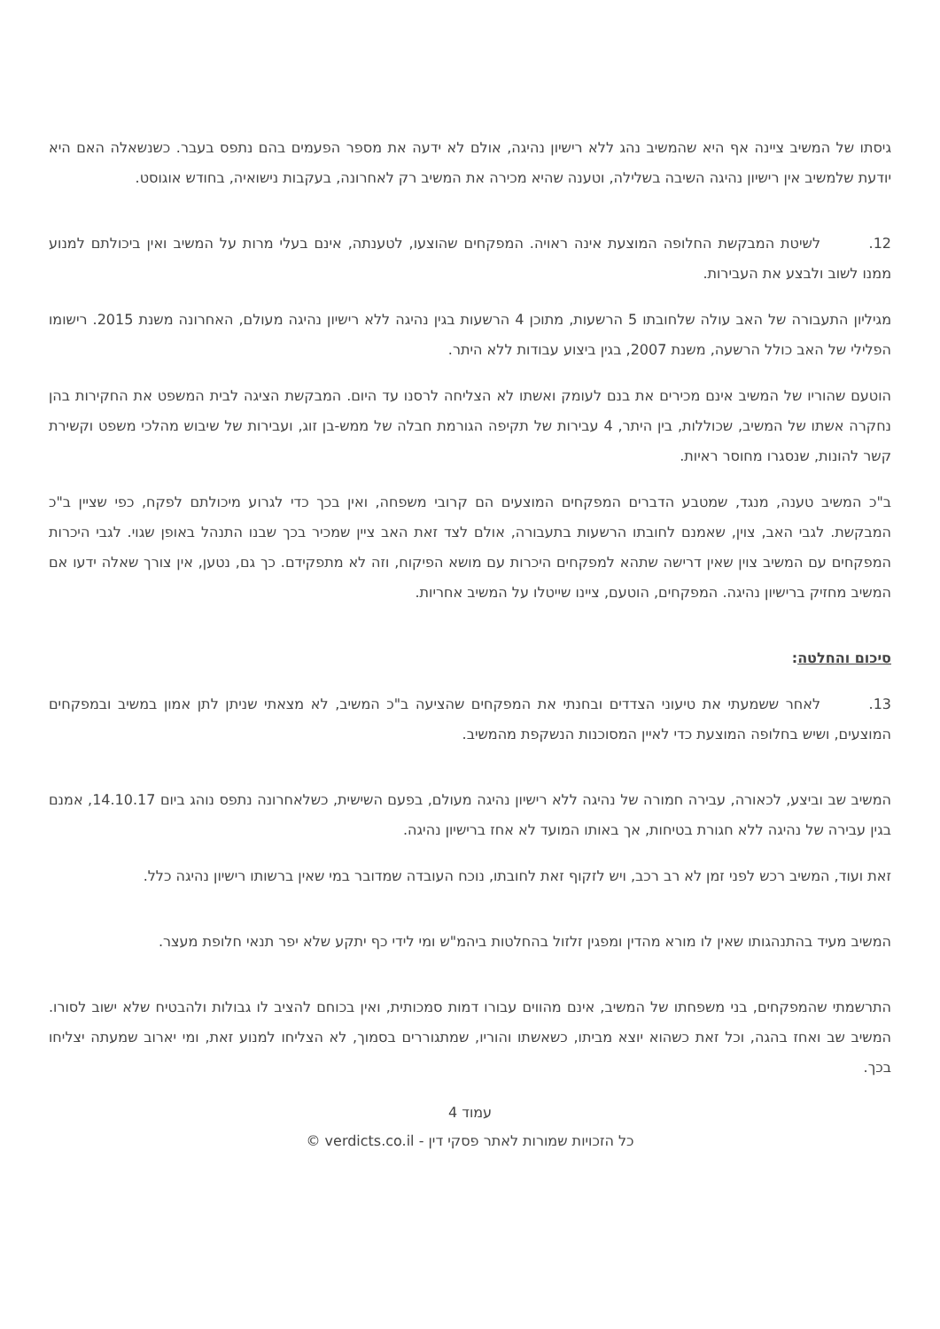גיסתו של המשיב ציינה אף היא שהמשיב נהג ללא רישיון נהיגה, אולם לא ידעה את מספר הפעמים בהם נתפס בעבר. כשנשאלה האם היא יודעת שלמשיב אין רישיון נהיגה השיבה בשלילה, וטענה שהיא מכירה את המשיב רק לאחרונה, בעקבות נישואיה, בחודש אוגוסט.
12. לשיטת המבקשת החלופה המוצעת אינה ראויה. המפקחים שהוצעו, לטענתה, אינם בעלי מרות על המשיב ואין ביכולתם למנוע ממנו לשוב ולבצע את העבירות.
מגיליון התעבורה של האב עולה שלחובתו 5 הרשעות, מתוכן 4 הרשעות בגין נהיגה ללא רישיון נהיגה מעולם, האחרונה משנת 2015. רישומו הפלילי של האב כולל הרשעה, משנת 2007, בגין ביצוע עבודות ללא היתר.
הוטעם שהוריו של המשיב אינם מכירים את בנם לעומק ואשתו לא הצליחה לרסנו עד היום. המבקשת הציגה לבית המשפט את החקירות בהן נחקרה אשתו של המשיב, שכוללות, בין היתר, 4 עבירות של תקיפה הגורמת חבלה של ממש-בן זוג, ועבירות של שיבוש מהלכי משפט וקשירת קשר להונות, שנסגרו מחוסר ראיות.
ב"כ המשיב טענה, מנגד, שמטבע הדברים המפקחים המוצעים הם קרובי משפחה, ואין בכך כדי לגרוע מיכולתם לפקח, כפי שציין ב"כ המבקשת. לגבי האב, צוין, שאמנם לחובתו הרשעות בתעבורה, אולם לצד זאת האב ציין שמכיר בכך שבנו התנהל באופן שגוי. לגבי היכרות המפקחים עם המשיב צוין שאין דרישה שתהא למפקחים היכרות עם מושא הפיקוח, וזה לא מתפקידם. כך גם, נטען, אין צורך שאלה ידעו אם המשיב מחזיק ברישיון נהיגה. המפקחים, הוטעם, ציינו שייטלו על המשיב אחריות.
סיכום והחלטה:
13. לאחר ששמעתי את טיעוני הצדדים ובחנתי את המפקחים שהציעה ב"כ המשיב, לא מצאתי שניתן לתן אמון במשיב ובמפקחים המוצעים, ושיש בחלופה המוצעת כדי לאיין המסוכנות הנשקפת מהמשיב.
המשיב שב וביצע, לכאורה, עבירה חמורה של נהיגה ללא רישיון נהיגה מעולם, בפעם השישית, כשלאחרונה נתפס נוהג ביום 14.10.17, אמנם בגין עבירה של נהיגה ללא חגורת בטיחות, אך באותו המועד לא אחז ברישיון נהיגה.
זאת ועוד, המשיב רכש לפני זמן לא רב רכב, ויש לזקוף זאת לחובתו, נוכח העובדה שמדובר במי שאין ברשותו רישיון נהיגה כלל.
המשיב מעיד בהתנהגותו שאין לו מורא מהדין ומפגין זלזול בהחלטות ביהמ"ש ומי לידי כף יתקע שלא יפר תנאי חלופת מעצר.
התרשמתי שהמפקחים, בני משפחתו של המשיב, אינם מהווים עבורו דמות סמכותית, ואין בכוחם להציב לו גבולות ולהבטיח שלא ישוב לסורו. המשיב שב ואחז בהגה, וכל זאת כשהוא יוצא מביתו, כשאשתו והוריו, שמתגוררים בסמוך, לא הצליחו למנוע זאת, ומי יארוב שמעתה יצליחו בכך.
עמוד 4
כל הזכויות שמורות לאתר פסקי דין - verdicts.co.il ©